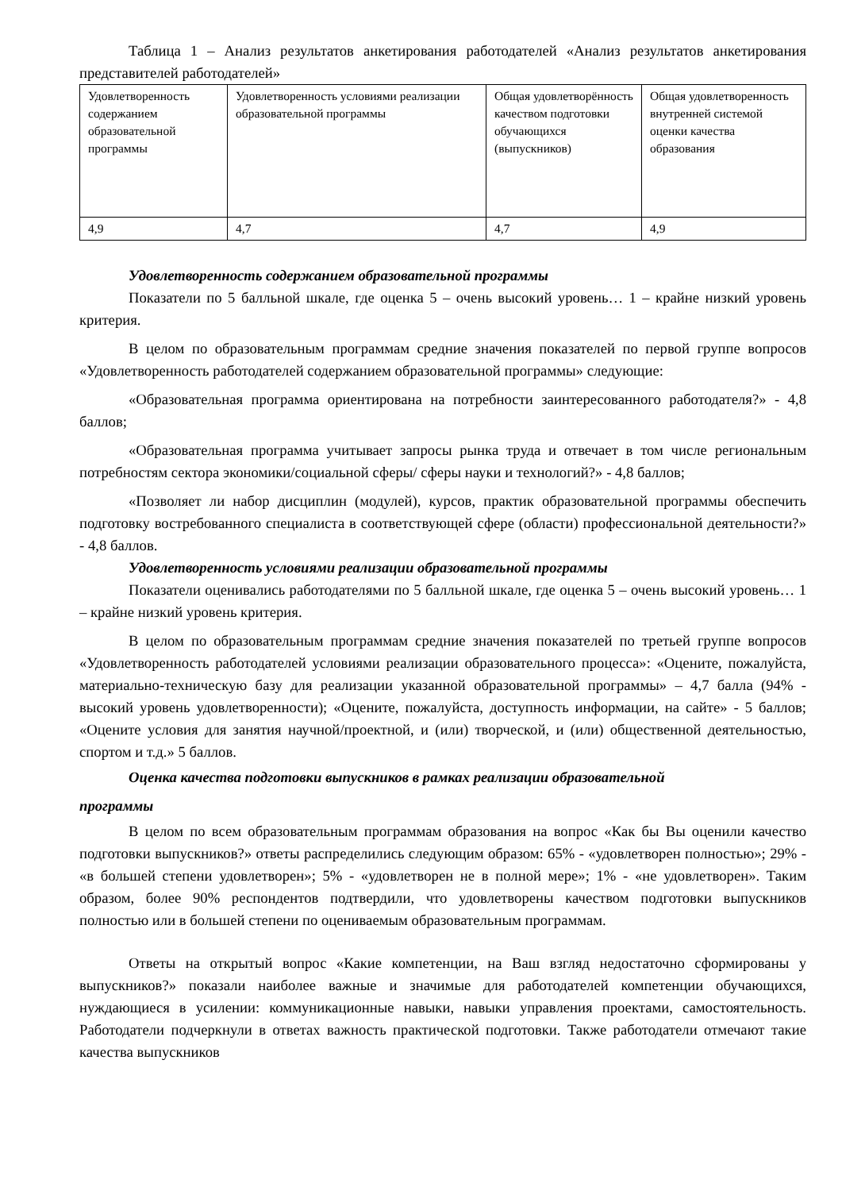Таблица 1 – Анализ результатов анкетирования работодателей «Анализ результатов анкетирования представителей работодателей»
| Удовлетворенность содержанием образовательной программы | Удовлетворенность условиями реализации образовательной программы | Общая удовлетворённость качеством подготовки обучающихся (выпускников) | Общая удовлетворенность внутренней системой оценки качества образования |
| 4,9 | 4,7 | 4,7 | 4,9 |
Удовлетворенность содержанием образовательной программы
Показатели по 5 балльной шкале, где оценка 5 – очень высокий уровень… 1 – крайне низкий уровень критерия.
В целом по образовательным программам средние значения показателей по первой группе вопросов «Удовлетворенность работодателей содержанием образовательной программы» следующие:
«Образовательная программа ориентирована на потребности заинтересованного работодателя?» - 4,8 баллов;
«Образовательная программа учитывает запросы рынка труда и отвечает в том числе региональным потребностям сектора экономики/социальной сферы/ сферы науки и технологий?» - 4,8 баллов;
«Позволяет ли набор дисциплин (модулей), курсов, практик образовательной программы обеспечить подготовку востребованного специалиста в соответствующей сфере (области) профессиональной деятельности?» - 4,8 баллов.
Удовлетворенность условиями реализации образовательной программы
Показатели оценивались работодателями по 5 балльной шкале, где оценка 5 – очень высокий уровень… 1 – крайне низкий уровень критерия.
В целом по образовательным программам средние значения показателей по третьей группе вопросов «Удовлетворенность работодателей условиями реализации образовательного процесса»: «Оцените, пожалуйста, материально-техническую базу для реализации указанной образовательной программы» – 4,7 балла (94% - высокий уровень удовлетворенности); «Оцените, пожалуйста, доступность информации, на сайте» - 5 баллов; «Оцените условия для занятия научной/проектной, и (или) творческой, и (или) общественной деятельностью, спортом и т.д.» 5 баллов.
Оценка качества подготовки выпускников в рамках реализации образовательной
программы
В целом по всем образовательным программам образования на вопрос «Как бы Вы оценили качество подготовки выпускников?» ответы распределились следующим образом: 65% - «удовлетворен полностью»; 29% - «в большей степени удовлетворен»; 5% - «удовлетворен не в полной мере»; 1% - «не удовлетворен». Таким образом, более 90% респондентов подтвердили, что удовлетворены качеством подготовки выпускников полностью или в большей степени по оцениваемым образовательным программам.
Ответы на открытый вопрос «Какие компетенции, на Ваш взгляд недостаточно сформированы у выпускников?» показали наиболее важные и значимые для работодателей компетенции обучающихся, нуждающиеся в усилении: коммуникационные навыки, навыки управления проектами, самостоятельность. Работодатели подчеркнули в ответах важность практической подготовки. Также работодатели отмечают такие качества выпускников